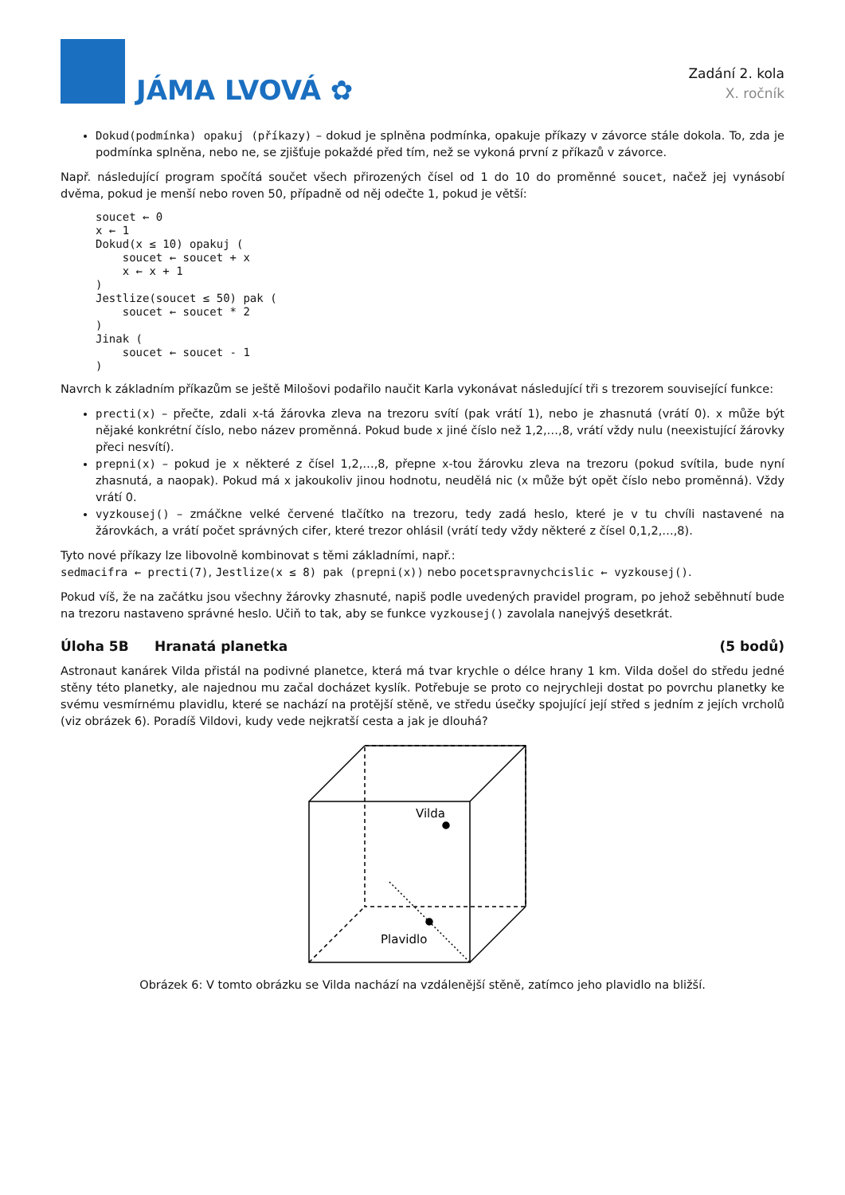JÁMA LVOVÁ ✿
Zadání 2. kola
X. ročník
Dokud(podmínka) opakuj (příkazy) – dokud je splněna podmínka, opakuje příkazy v závorce stále dokola. To, zda je podmínka splněna, nebo ne, se zjišťuje pokaždé před tím, než se vykoná první z příkazů v závorce.
Např. následující program spočítá součet všech přirozených čísel od 1 do 10 do proměnné soucet, načež jej vynásobí dvěma, pokud je menší nebo roven 50, případně od něj odečte 1, pokud je větší:
soucet ← 0
x ← 1
Dokud(x ≤ 10) opakuj (
    soucet ← soucet + x
    x ← x + 1
)
Jestlize(soucet ≤ 50) pak (
    soucet ← soucet * 2
)
Jinak (
    soucet ← soucet - 1
)
Navrch k základním příkazům se ještě Milošovi podařilo naučit Karla vykonávat následující tři s trezorem související funkce:
precti(x) – přečte, zdali x-tá žárovka zleva na trezoru svítí (pak vrátí 1), nebo je zhasnutá (vrátí 0). x může být nějaké konkrétní číslo, nebo název proměnná. Pokud bude x jiné číslo než 1,2,…,8, vrátí vždy nulu (neexistující žárovky přeci nesvítí).
prepni(x) – pokud je x některé z čísel 1,2,…,8, přepne x-tou žárovku zleva na trezoru (pokud svítila, bude nyní zhasnutá, a naopak). Pokud má x jakoukoliv jinou hodnotu, neudělá nic (x může být opět číslo nebo proměnná). Vždy vrátí 0.
vyzkousej() – zmáčkne velké červené tlačítko na trezoru, tedy zadá heslo, které je v tu chvíli nastavené na žárovkách, a vrátí počet správných cifer, které trezor ohlásil (vrátí tedy vždy některé z čísel 0,1,2,…,8).
Tyto nové příkazy lze libovolně kombinovat s těmi základními, např.:
sedmacifra ← precti(7), Jestlize(x ≤ 8) pak (prepni(x)) nebo pocetspravnychcislic ← vyzkousej().
Pokud víš, že na začátku jsou všechny žárovky zhasnuté, napiš podle uvedených pravidel program, po jehož seběhnutí bude na trezoru nastaveno správné heslo. Učiň to tak, aby se funkce vyzkousej() zavolala nanejvýš desetkrát.
Úloha 5B Hranatá planetka (5 bodů)
Astronaut kanárek Vilda přistál na podivné planetce, která má tvar krychle o délce hrany 1 km. Vilda došel do středu jedné stěny této planetky, ale najednou mu začal docházet kyslík. Potřebuje se proto co nejrychleji dostat po povrchu planetky ke svému vesmírnému plavidlu, které se nachází na protější stěně, ve středu úsečky spojující její střed s jedním z jejích vrcholů (viz obrázek 6). Poradíš Vildovi, kudy vede nejkratší cesta a jak je dlouhá?
Vilda
Plavidlo
Obrázek 6: V tomto obrázku se Vilda nachází na vzdálenější stěně, zatímco jeho plavidlo na bližší.